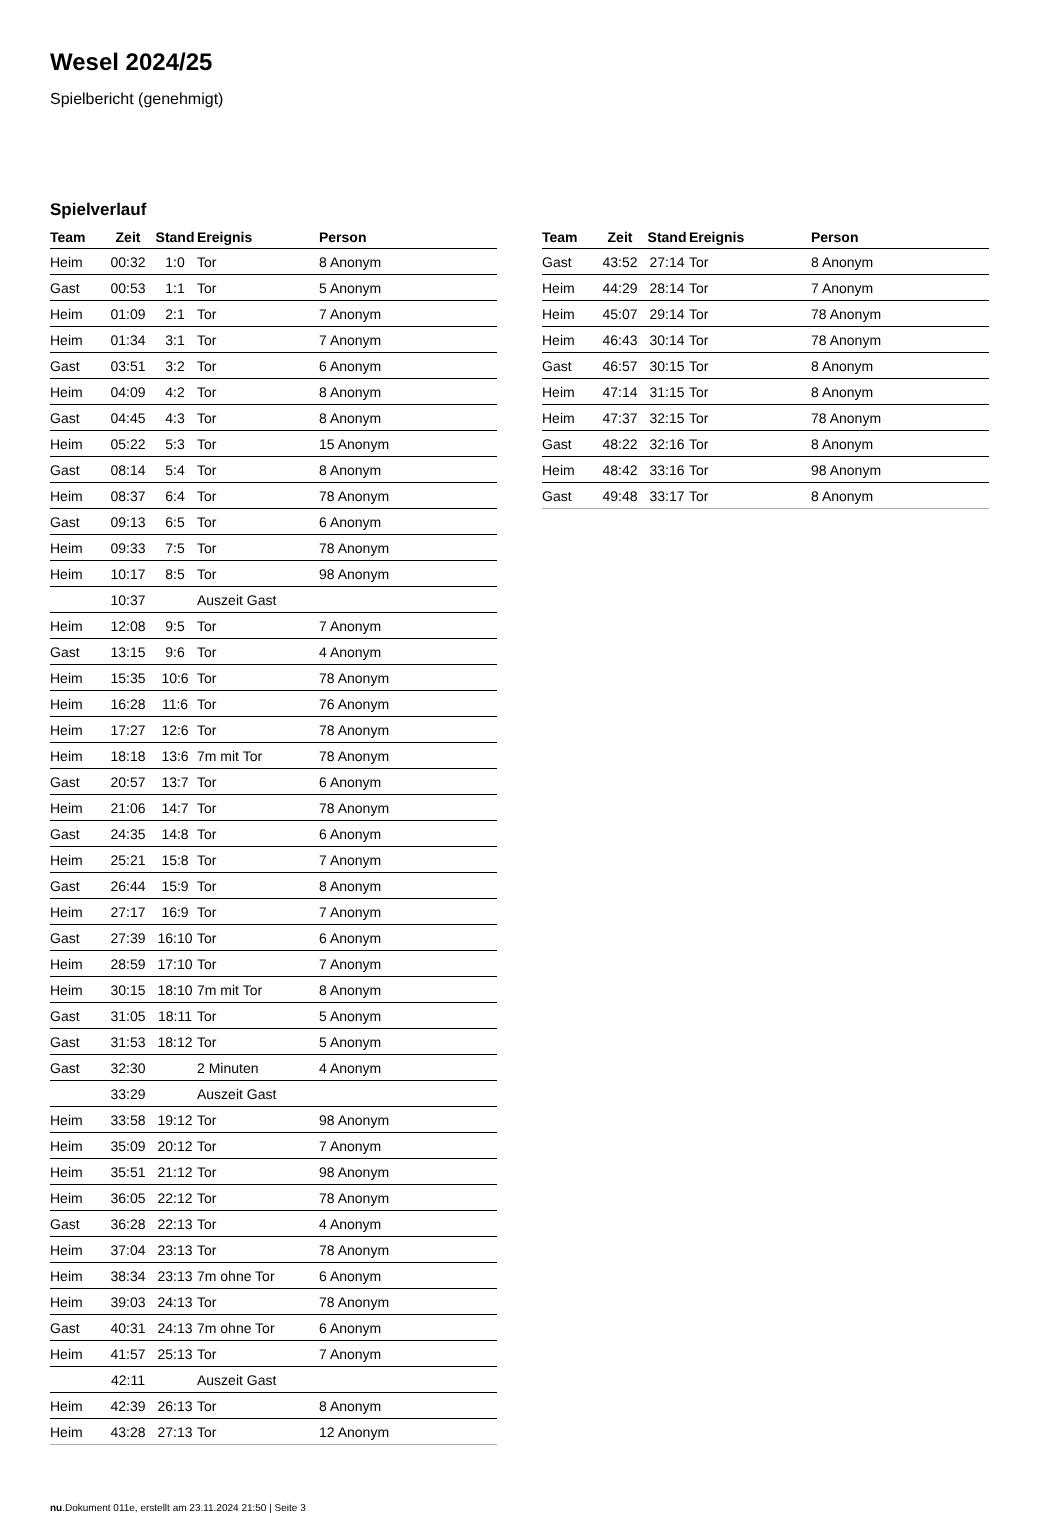Wesel 2024/25
Spielbericht (genehmigt)
Spielverlauf
| Team | Zeit | Stand | Ereignis | Person |
| --- | --- | --- | --- | --- |
| Heim | 00:32 | 1:0 | Tor | 8 Anonym |
| Gast | 00:53 | 1:1 | Tor | 5 Anonym |
| Heim | 01:09 | 2:1 | Tor | 7 Anonym |
| Heim | 01:34 | 3:1 | Tor | 7 Anonym |
| Gast | 03:51 | 3:2 | Tor | 6 Anonym |
| Heim | 04:09 | 4:2 | Tor | 8 Anonym |
| Gast | 04:45 | 4:3 | Tor | 8 Anonym |
| Heim | 05:22 | 5:3 | Tor | 15 Anonym |
| Gast | 08:14 | 5:4 | Tor | 8 Anonym |
| Heim | 08:37 | 6:4 | Tor | 78 Anonym |
| Gast | 09:13 | 6:5 | Tor | 6 Anonym |
| Heim | 09:33 | 7:5 | Tor | 78 Anonym |
| Heim | 10:17 | 8:5 | Tor | 98 Anonym |
| | 10:37 | | Auszeit Gast | |
| Heim | 12:08 | 9:5 | Tor | 7 Anonym |
| Gast | 13:15 | 9:6 | Tor | 4 Anonym |
| Heim | 15:35 | 10:6 | Tor | 78 Anonym |
| Heim | 16:28 | 11:6 | Tor | 76 Anonym |
| Heim | 17:27 | 12:6 | Tor | 78 Anonym |
| Heim | 18:18 | 13:6 | 7m mit Tor | 78 Anonym |
| Gast | 20:57 | 13:7 | Tor | 6 Anonym |
| Heim | 21:06 | 14:7 | Tor | 78 Anonym |
| Gast | 24:35 | 14:8 | Tor | 6 Anonym |
| Heim | 25:21 | 15:8 | Tor | 7 Anonym |
| Gast | 26:44 | 15:9 | Tor | 8 Anonym |
| Heim | 27:17 | 16:9 | Tor | 7 Anonym |
| Gast | 27:39 | 16:10 | Tor | 6 Anonym |
| Heim | 28:59 | 17:10 | Tor | 7 Anonym |
| Heim | 30:15 | 18:10 | 7m mit Tor | 8 Anonym |
| Gast | 31:05 | 18:11 | Tor | 5 Anonym |
| Gast | 31:53 | 18:12 | Tor | 5 Anonym |
| Gast | 32:30 | | 2 Minuten | 4 Anonym |
| | 33:29 | | Auszeit Gast | |
| Heim | 33:58 | 19:12 | Tor | 98 Anonym |
| Heim | 35:09 | 20:12 | Tor | 7 Anonym |
| Heim | 35:51 | 21:12 | Tor | 98 Anonym |
| Heim | 36:05 | 22:12 | Tor | 78 Anonym |
| Gast | 36:28 | 22:13 | Tor | 4 Anonym |
| Heim | 37:04 | 23:13 | Tor | 78 Anonym |
| Heim | 38:34 | 23:13 | 7m ohne Tor | 6 Anonym |
| Heim | 39:03 | 24:13 | Tor | 78 Anonym |
| Gast | 40:31 | 24:13 | 7m ohne Tor | 6 Anonym |
| Heim | 41:57 | 25:13 | Tor | 7 Anonym |
| | 42:11 | | Auszeit Gast | |
| Heim | 42:39 | 26:13 | Tor | 8 Anonym |
| Heim | 43:28 | 27:13 | Tor | 12 Anonym |
| Team | Zeit | Stand | Ereignis | Person |
| --- | --- | --- | --- | --- |
| Gast | 43:52 | 27:14 | Tor | 8 Anonym |
| Heim | 44:29 | 28:14 | Tor | 7 Anonym |
| Heim | 45:07 | 29:14 | Tor | 78 Anonym |
| Heim | 46:43 | 30:14 | Tor | 78 Anonym |
| Gast | 46:57 | 30:15 | Tor | 8 Anonym |
| Heim | 47:14 | 31:15 | Tor | 8 Anonym |
| Heim | 47:37 | 32:15 | Tor | 78 Anonym |
| Gast | 48:22 | 32:16 | Tor | 8 Anonym |
| Heim | 48:42 | 33:16 | Tor | 98 Anonym |
| Gast | 49:48 | 33:17 | Tor | 8 Anonym |
nu.Dokument 011e, erstellt am 23.11.2024 21:50 | Seite 3